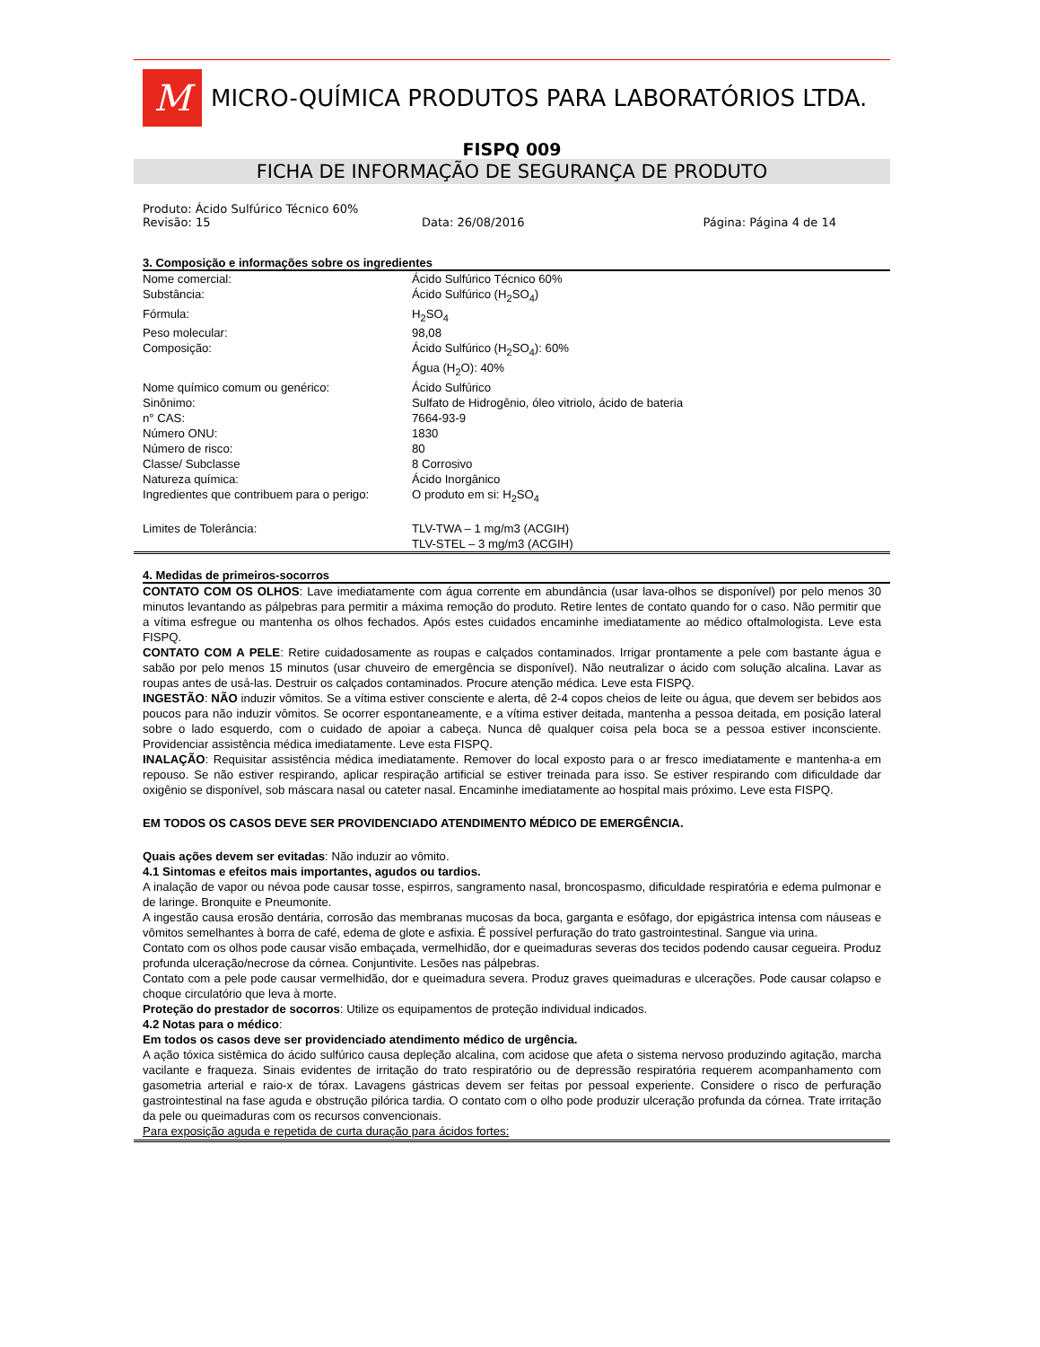M
MICRO-QUÍMICA PRODUTOS PARA LABORATÓRIOS LTDA.
FISPQ 009
FICHA DE INFORMAÇÃO DE SEGURANÇA DE PRODUTO
Produto: Ácido Sulfúrico Técnico 60%
Revisão: 15 Data: 26/08/2016 Página: Página 4 de 14
3. Composição e informações sobre os ingredientes
| Nome comercial: | Ácido Sulfúrico Técnico 60% |
| Substância: | Ácido Sulfúrico (H<sub>2</sub>SO<sub>4</sub>) |
| Fórmula: | H<sub>2</sub>SO<sub>4</sub> |
| Peso molecular: | 98,08 |
| Composição: | Ácido Sulfúrico (H<sub>2</sub>SO<sub>4</sub>): 60% Água (H<sub>2</sub>O): 40% |
| Nome químico comum ou genérico: | Ácido Sulfúrico |
| Sinônimo: | Sulfato de Hidrogênio, óleo vitriolo, ácido de bateria |
| n° CAS: | 7664-93-9 |
| Número ONU: | 1830 |
| Número de risco: | 80 |
| Classe/ Subclasse | 8 Corrosivo |
| Natureza química: | Ácido Inorgânico |
| Ingredientes que contribuem para o perigo: | O produto em si: H<sub>2</sub>SO<sub>4</sub> |
| Limites de Tolerância: | TLV-TWA – 1 mg/m3 (ACGIH) TLV-STEL – 3 mg/m3 (ACGIH) |
4. Medidas de primeiros-socorros
CONTATO COM OS OLHOS: Lave imediatamente com água corrente em abundância (usar lava-olhos se disponível) por pelo menos 30 minutos levantando as pálpebras para permitir a máxima remoção do produto. Retire lentes de contato quando for o caso. Não permitir que a vítima esfregue ou mantenha os olhos fechados. Após estes cuidados encaminhe imediatamente ao médico oftalmologista. Leve esta FISPQ.
CONTATO COM A PELE: Retire cuidadosamente as roupas e calçados contaminados. Irrigar prontamente a pele com bastante água e sabão por pelo menos 15 minutos (usar chuveiro de emergência se disponível). Não neutralizar o ácido com solução alcalina. Lavar as roupas antes de usá-las. Destruir os calçados contaminados. Procure atenção médica. Leve esta FISPQ.
INGESTÃO: NÃO induzir vômitos. Se a vítima estiver consciente e alerta, dê 2-4 copos cheios de leite ou água, que devem ser bebidos aos poucos para não induzir vômitos. Se ocorrer espontaneamente, e a vítima estiver deitada, mantenha a pessoa deitada, em posição lateral sobre o lado esquerdo, com o cuidado de apoiar a cabeça. Nunca dê qualquer coisa pela boca se a pessoa estiver inconsciente. Providenciar assistência médica imediatamente. Leve esta FISPQ.
INALAÇÃO: Requisitar assistência médica imediatamente. Remover do local exposto para o ar fresco imediatamente e mantenha-a em repouso. Se não estiver respirando, aplicar respiração artificial se estiver treinada para isso. Se estiver respirando com dificuldade dar oxigênio se disponível, sob máscara nasal ou cateter nasal. Encaminhe imediatamente ao hospital mais próximo. Leve esta FISPQ.
EM TODOS OS CASOS DEVE SER PROVIDENCIADO ATENDIMENTO MÉDICO DE EMERGÊNCIA.
Quais ações devem ser evitadas: Não induzir ao vômito.
4.1 Sintomas e efeitos mais importantes, agudos ou tardios.
A inalação de vapor ou névoa pode causar tosse, espirros, sangramento nasal, broncospasmo, dificuldade respiratória e edema pulmonar e de laringe. Bronquite e Pneumonite.
A ingestão causa erosão dentária, corrosão das membranas mucosas da boca, garganta e esôfago, dor epigástrica intensa com náuseas e vômitos semelhantes à borra de café, edema de glote e asfixia. É possível perfuração do trato gastrointestinal. Sangue via urina.
Contato com os olhos pode causar visão embaçada, vermelhidão, dor e queimaduras severas dos tecidos podendo causar cegueira. Produz profunda ulceração/necrose da córnea. Conjuntivite. Lesões nas pálpebras.
Contato com a pele pode causar vermelhidão, dor e queimadura severa. Produz graves queimaduras e ulcerações. Pode causar colapso e choque circulatório que leva à morte.
Proteção do prestador de socorros: Utilize os equipamentos de proteção individual indicados.
4.2 Notas para o médico:
Em todos os casos deve ser providenciado atendimento médico de urgência.
A ação tóxica sistêmica do ácido sulfúrico causa depleção alcalina, com acidose que afeta o sistema nervoso produzindo agitação, marcha vacilante e fraqueza. Sinais evidentes de irritação do trato respiratório ou de depressão respiratória requerem acompanhamento com gasometria arterial e raio-x de tórax. Lavagens gástricas devem ser feitas por pessoal experiente. Considere o risco de perfuração gastrointestinal na fase aguda e obstrução pilórica tardia. O contato com o olho pode produzir ulceração profunda da córnea. Trate irritação da pele ou queimaduras com os recursos convencionais.
Para exposição aguda e repetida de curta duração para ácidos fortes: